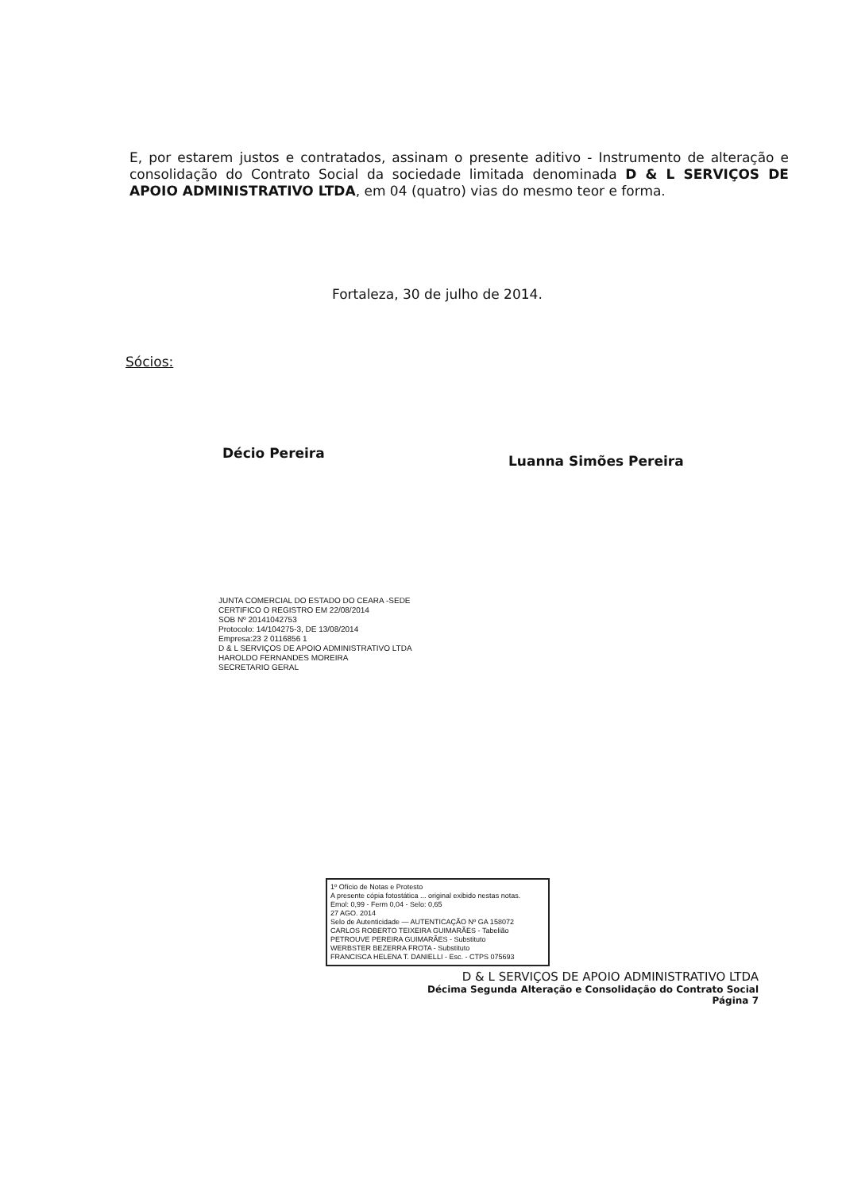E, por estarem justos e contratados, assinam o presente aditivo - Instrumento de alteração e consolidação do Contrato Social da sociedade limitada denominada D & L SERVIÇOS DE APOIO ADMINISTRATIVO LTDA, em 04 (quatro) vias do mesmo teor e forma.
Fortaleza, 30 de julho de 2014.
Sócios:
Décio Pereira Luanna Simões Pereira
JUNTA COMERCIAL DO ESTADO DO CEARA -SEDE
CERTIFICO O REGISTRO EM 22/08/2014
SOB Nº 20141042753
Protocolo: 14/104275-3, DE 13/08/2014
Empresa:23 2 0116856 1
D & L SERVIÇOS DE APOIO ADMINISTRATIVO LTDA
HAROLDO FERNANDES MOREIRA
SECRETARIO GERAL
1º Ofício de Notas e Protesto
A presente cópia fotostática ... original exibido nestas notas.
Emol: 0,99 - Ferm 0,04 - Selo: 0,65
27 AGO. 2014
Selo de Autenticidade — AUTENTICAÇÃO Nº GA 158072
CARLOS ROBERTO TEIXEIRA GUIMARÃES - Tabelião
PETROUVE PEREIRA GUIMARÃES - Substituto
WERBSTER BEZERRA FROTA - Substituto
FRANCISCA HELENA T. DANIELLI - Esc. - CTPS 075693
D & L SERVIÇOS DE APOIO ADMINISTRATIVO LTDA
Décima Segunda Alteração e Consolidação do Contrato Social
Página 7